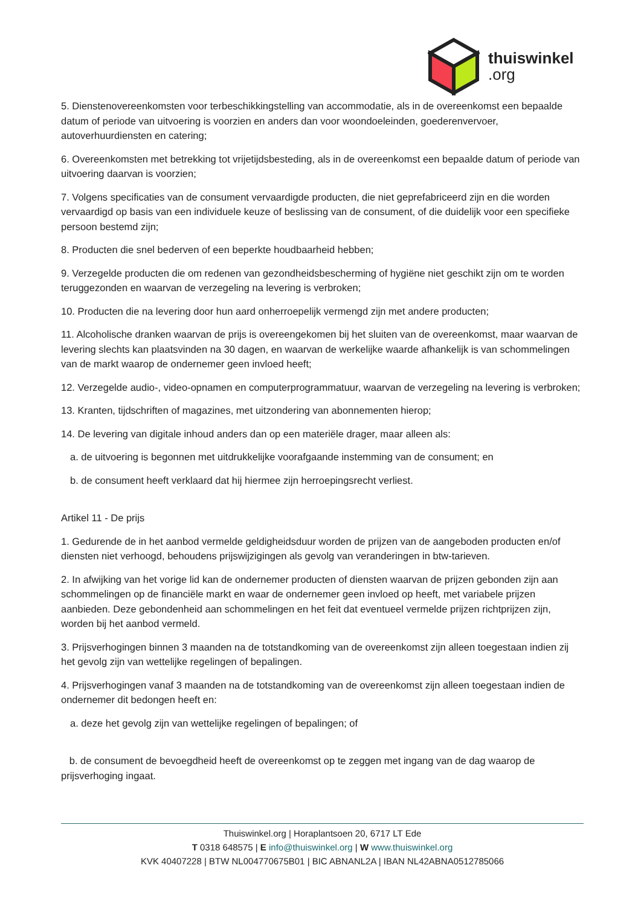thuiswinkel.org
5. Dienstenovereenkomsten voor terbeschikkingstelling van accommodatie, als in de overeenkomst een bepaalde datum of periode van uitvoering is voorzien en anders dan voor woondoeleinden, goederenvervoer, autoverhuurdiensten en catering;
6. Overeenkomsten met betrekking tot vrijetijdsbesteding, als in de overeenkomst een bepaalde datum of periode van uitvoering daarvan is voorzien;
7. Volgens specificaties van de consument vervaardigde producten, die niet geprefabriceerd zijn en die worden vervaardigd op basis van een individuele keuze of beslissing van de consument, of die duidelijk voor een specifieke persoon bestemd zijn;
8. Producten die snel bederven of een beperkte houdbaarheid hebben;
9. Verzegelde producten die om redenen van gezondheidsbescherming of hygiëne niet geschikt zijn om te worden teruggezonden en waarvan de verzegeling na levering is verbroken;
10. Producten die na levering door hun aard onherroepelijk vermengd zijn met andere producten;
11. Alcoholische dranken waarvan de prijs is overeengekomen bij het sluiten van de overeenkomst, maar waarvan de levering slechts kan plaatsvinden na 30 dagen, en waarvan de werkelijke waarde afhankelijk is van schommelingen van de markt waarop de ondernemer geen invloed heeft;
12. Verzegelde audio-, video-opnamen en computerprogrammatuur, waarvan de verzegeling na levering is verbroken;
13. Kranten, tijdschriften of magazines, met uitzondering van abonnementen hierop;
14. De levering van digitale inhoud anders dan op een materiële drager, maar alleen als:
a. de uitvoering is begonnen met uitdrukkelijke voorafgaande instemming van de consument; en
b. de consument heeft verklaard dat hij hiermee zijn herroepingsrecht verliest.
Artikel 11 - De prijs
1. Gedurende de in het aanbod vermelde geldigheidsduur worden de prijzen van de aangeboden producten en/of diensten niet verhoogd, behoudens prijswijzigingen als gevolg van veranderingen in btw-tarieven.
2. In afwijking van het vorige lid kan de ondernemer producten of diensten waarvan de prijzen gebonden zijn aan schommelingen op de financiële markt en waar de ondernemer geen invloed op heeft, met variabele prijzen aanbieden. Deze gebondenheid aan schommelingen en het feit dat eventueel vermelde prijzen richtprijzen zijn, worden bij het aanbod vermeld.
3. Prijsverhogingen binnen 3 maanden na de totstandkoming van de overeenkomst zijn alleen toegestaan indien zij het gevolg zijn van wettelijke regelingen of bepalingen.
4. Prijsverhogingen vanaf 3 maanden na de totstandkoming van de overeenkomst zijn alleen toegestaan indien de ondernemer dit bedongen heeft en:
a. deze het gevolg zijn van wettelijke regelingen of bepalingen; of
b. de consument de bevoegdheid heeft de overeenkomst op te zeggen met ingang van de dag waarop de prijsverhoging ingaat.
Thuiswinkel.org | Horaplantsoen 20, 6717 LT Ede
T 0318 648575 | E info@thuiswinkel.org | W www.thuiswinkel.org
KVK 40407228 | BTW NL004770675B01 | BIC ABNANL2A | IBAN NL42ABNA0512785066